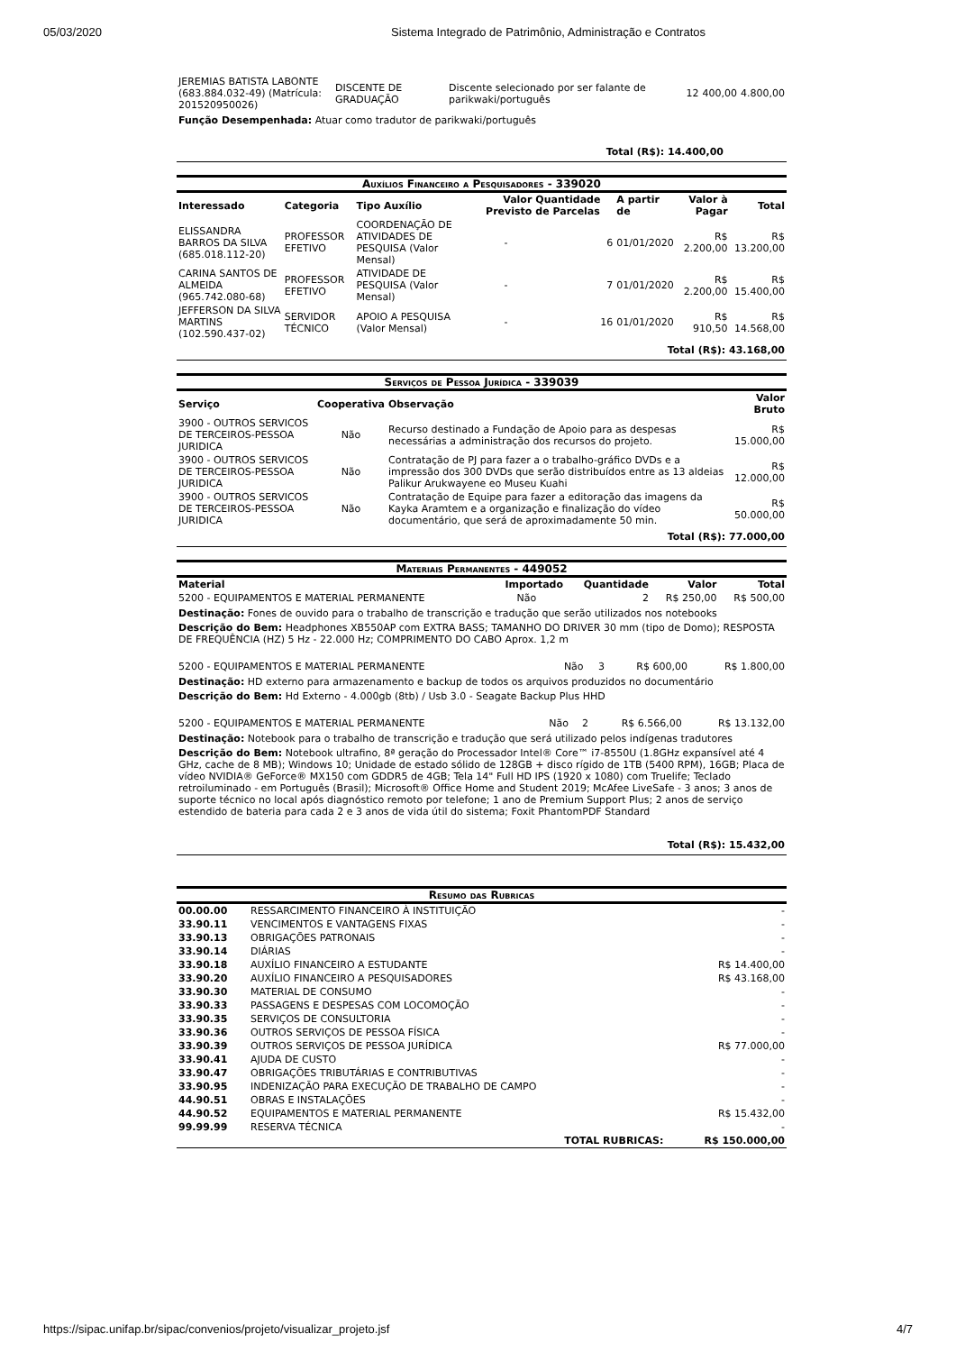05/03/2020 Sistema Integrado de Patrimônio, Administração e Contratos
| JEREMIAS BATISTA LABONTE (683.884.032-49) (Matrícula: 201520950026) | DISCENTE DE GRADUAÇÃO | Discente selecionado por ser falante de parikwaki/português | 12 | 400,00 | 4.800,00 |
Função Desempenhada: Atuar como tradutor de parikwaki/português
Total (R$): 14.400,00
Auxílios Financeiro a Pesquisadores - 339020
| Interessado | Categoria | Tipo Auxílio | Valor Previsto | Quantidade de Parcelas | A partir de | Valor à Pagar | Total |
| --- | --- | --- | --- | --- | --- | --- | --- |
| ELISSANDRA BARROS DA SILVA (685.018.112-20) | PROFESSOR EFETIVO | COORDENAÇÃO DE ATIVIDADES DE PESQUISA (Valor Mensal) | - | 6 | 01/01/2020 | R$ 2.200,00 | R$ 13.200,00 |
| CARINA SANTOS DE ALMEIDA (965.742.080-68) | PROFESSOR EFETIVO | ATIVIDADE DE PESQUISA (Valor Mensal) | - | 7 | 01/01/2020 | R$ 2.200,00 | R$ 15.400,00 |
| JEFFERSON DA SILVA MARTINS (102.590.437-02) | SERVIDOR TÉCNICO | APOIO A PESQUISA (Valor Mensal) | - | 16 | 01/01/2020 | R$ 910,50 | R$ 14.568,00 |
Total (R$): 43.168,00
Serviços de Pessoa Jurídica - 339039
| Serviço | Cooperativa | Observação | Valor Bruto |
| --- | --- | --- | --- |
| 3900 - OUTROS SERVICOS DE TERCEIROS-PESSOA JURIDICA | Não | Recurso destinado a Fundação de Apoio para as despesas necessárias a administração dos recursos do projeto. | R$ 15.000,00 |
| 3900 - OUTROS SERVICOS DE TERCEIROS-PESSOA JURIDICA | Não | Contratação de PJ para fazer a o trabalho-gráfico DVDs e a impressão dos 300 DVDs que serão distribuídos entre as 13 aldeias Palikur Arukwayene eo Museu Kuahi | R$ 12.000,00 |
| 3900 - OUTROS SERVICOS DE TERCEIROS-PESSOA JURIDICA | Não | Contratação de Equipe para fazer a editoração das imagens da Kayka Aramtem e a organização e finalização do vídeo documentário, que será de aproximadamente 50 min. | R$ 50.000,00 |
Total (R$): 77.000,00
Materiais Permanentes - 449052
| Material | Importado | Quantidade | Valor | Total |
| --- | --- | --- | --- | --- |
| 5200 - EQUIPAMENTOS E MATERIAL PERMANENTE | Não | 2 | R$ 250,00 | R$ 500,00 |
Destinação: Fones de ouvido para o trabalho de transcrição e tradução que serão utilizados nos notebooks
Descrição do Bem: Headphones XB550AP com EXTRA BASS; TAMANHO DO DRIVER 30 mm (tipo de Domo); RESPOSTA DE FREQUÊNCIA (HZ) 5 Hz - 22.000 Hz; COMPRIMENTO DO CABO Aprox. 1,2 m
| 5200 - EQUIPAMENTOS E MATERIAL PERMANENTE | Não | 3 | R$ 600,00 | R$ 1.800,00 |
Destinação: HD externo para armazenamento e backup de todos os arquivos produzidos no documentário
Descrição do Bem: Hd Externo - 4.000gb (8tb) / Usb 3.0 - Seagate Backup Plus HHD
| 5200 - EQUIPAMENTOS E MATERIAL PERMANENTE | Não | 2 | R$ 6.566,00 | R$ 13.132,00 |
Destinação: Notebook para o trabalho de transcrição e tradução que será utilizado pelos indígenas tradutores
Descrição do Bem: Notebook ultrafino, 8ª geração do Processador Intel® Core™ i7-8550U (1.8GHz expansível até 4 GHz, cache de 8 MB); Windows 10; Unidade de estado sólido de 128GB + disco rígido de 1TB (5400 RPM), 16GB; Placa de vídeo NVIDIA® GeForce® MX150 com GDDR5 de 4GB; Tela 14" Full HD IPS (1920 x 1080) com Truelife; Teclado retroiluminado - em Português (Brasil); Microsoft® Office Home and Student 2019; McAfee LiveSafe - 3 anos; 3 anos de suporte técnico no local após diagnóstico remoto por telefone; 1 ano de Premium Support Plus; 2 anos de serviço estendido de bateria para cada 2 e 3 anos de vida útil do sistema; Foxit PhantomPDF Standard
Total (R$): 15.432,00
Resumo das Rubricas
| 00.00.00 | RESSARCIMENTO FINANCEIRO À INSTITUIÇÃO | - |
| 33.90.11 | VENCIMENTOS E VANTAGENS FIXAS | - |
| 33.90.13 | OBRIGAÇÕES PATRONAIS | - |
| 33.90.14 | DIÁRIAS | - |
| 33.90.18 | AUXÍLIO FINANCEIRO A ESTUDANTE | R$ 14.400,00 |
| 33.90.20 | AUXÍLIO FINANCEIRO A PESQUISADORES | R$ 43.168,00 |
| 33.90.30 | MATERIAL DE CONSUMO | - |
| 33.90.33 | PASSAGENS E DESPESAS COM LOCOMOÇÃO | - |
| 33.90.35 | SERVIÇOS DE CONSULTORIA | - |
| 33.90.36 | OUTROS SERVIÇOS DE PESSOA FÍSICA | - |
| 33.90.39 | OUTROS SERVIÇOS DE PESSOA JURÍDICA | R$ 77.000,00 |
| 33.90.41 | AJUDA DE CUSTO | - |
| 33.90.47 | OBRIGAÇÕES TRIBUTÁRIAS E CONTRIBUTIVAS | - |
| 33.90.95 | INDENIZAÇÃO PARA EXECUÇÃO DE TRABALHO DE CAMPO | - |
| 44.90.51 | OBRAS E INSTALAÇÕES | - |
| 44.90.52 | EQUIPAMENTOS E MATERIAL PERMANENTE | R$ 15.432,00 |
| 99.99.99 | RESERVA TÉCNICA | - |
| | TOTAL RUBRICAS: | R$ 150.000,00 |
https://sipac.unifap.br/sipac/convenios/projeto/visualizar_projeto.jsf 4/7